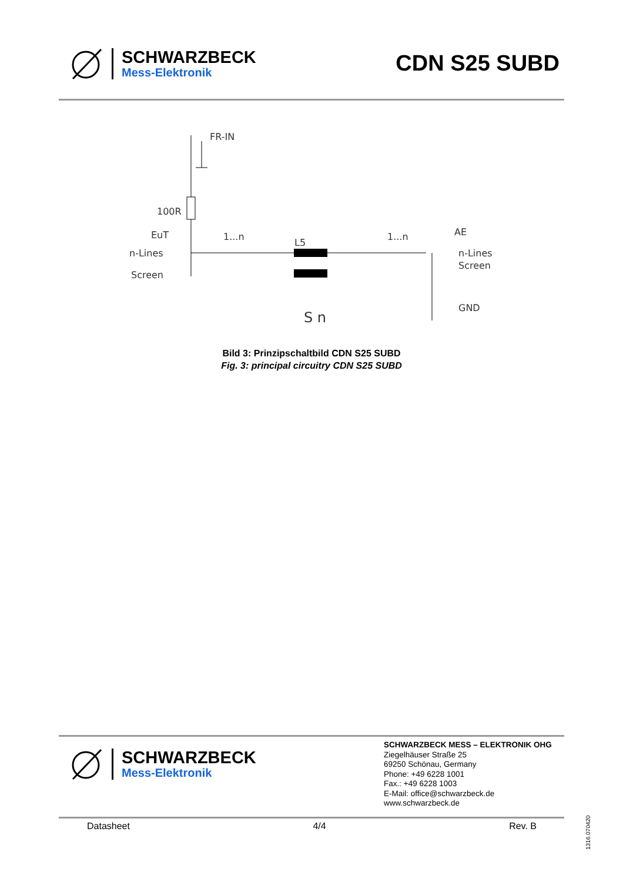SCHWARZBECK
Mess-Elektronik
CDN S25 SUBD
FR-IN
100R
EuT
n-Lines
Screen
1...n
1...n
L5
AE
n-Lines
Screen
GND
S n
Bild 3: Prinzipschaltbild CDN S25 SUBD
Fig. 3: principal circuitry CDN S25 SUBD
SCHWARZBECK
Mess-Elektronik
SCHWARZBECK MESS – ELEKTRONIK OHG
Ziegelhäuser Straße 25
69250 Schönau, Germany
Phone: +49 6228 1001
Fax.: +49 6228 1003
E-Mail: office@schwarzbeck.de
www.schwarzbeck.de
Datasheet 4/4 Rev. B
1316.070420